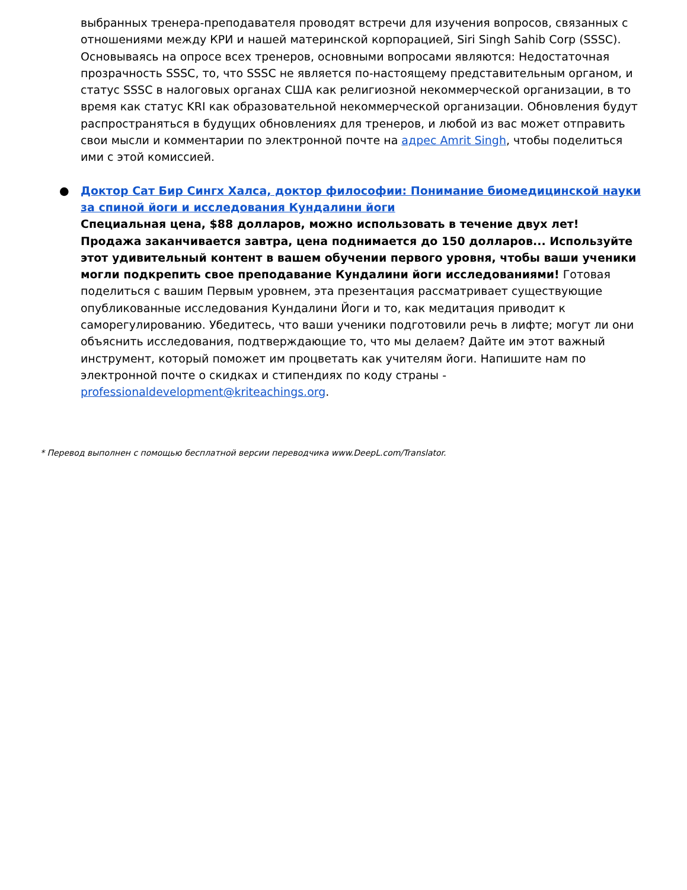выбранных тренера-преподавателя проводят встречи для изучения вопросов, связанных с отношениями между КРИ и нашей материнской корпорацией, Siri Singh Sahib Corp (SSSC). Основываясь на опросе всех тренеров, основными вопросами являются: Недостаточная прозрачность SSSC, то, что SSSC не является по-настоящему представительным органом, и статус SSSC в налоговых органах США как религиозной некоммерческой организации, в то время как статус KRI как образовательной некоммерческой организации. Обновления будут распространяться в будущих обновлениях для тренеров, и любой из вас может отправить свои мысли и комментарии по электронной почте на адрес Amrit Singh, чтобы поделиться ими с этой комиссией.
●
Доктор Сат Бир Сингх Халса, доктор философии: Понимание биомедицинской науки за спиной йоги и исследования Кундалини йоги
Специальная цена, $88 долларов, можно использовать в течение двух лет! Продажа заканчивается завтра, цена поднимается до 150 долларов... Используйте этот удивительный контент в вашем обучении первого уровня, чтобы ваши ученики могли подкрепить свое преподавание Кундалини йоги исследованиями! Готовая поделиться с вашим Первым уровнем, эта презентация рассматривает существующие опубликованные исследования Кундалини Йоги и то, как медитация приводит к саморегулированию. Убедитесь, что ваши ученики подготовили речь в лифте; могут ли они объяснить исследования, подтверждающие то, что мы делаем? Дайте им этот важный инструмент, который поможет им процветать как учителям йоги. Напишите нам по электронной почте о скидках и стипендиях по коду страны - professionaldevelopment@kriteachings.org.
* Перевод выполнен с помощью бесплатной версии переводчика www.DeepL.com/Translator.